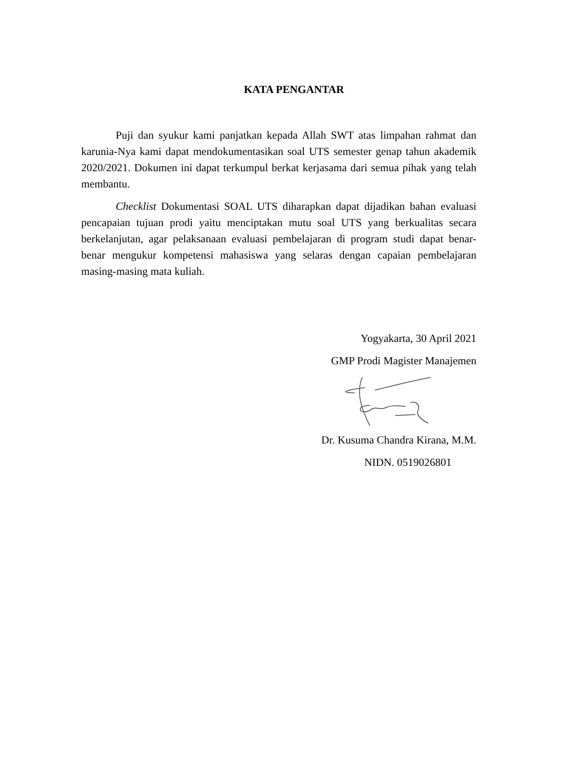KATA PENGANTAR
Puji dan syukur kami panjatkan kepada Allah SWT atas limpahan rahmat dan karunia-Nya kami dapat mendokumentasikan soal UTS semester genap tahun akademik 2020/2021. Dokumen ini dapat terkumpul berkat kerjasama dari semua pihak yang telah membantu.
Checklist Dokumentasi SOAL UTS diharapkan dapat dijadikan bahan evaluasi pencapaian tujuan prodi yaitu menciptakan mutu soal UTS yang berkualitas secara berkelanjutan, agar pelaksanaan evaluasi pembelajaran di program studi dapat benar-benar mengukur kompetensi mahasiswa yang selaras dengan capaian pembelajaran masing-masing mata kuliah.
Yogyakarta, 30 April 2021
GMP Prodi Magister Manajemen
Dr. Kusuma Chandra Kirana, M.M.
NIDN. 0519026801